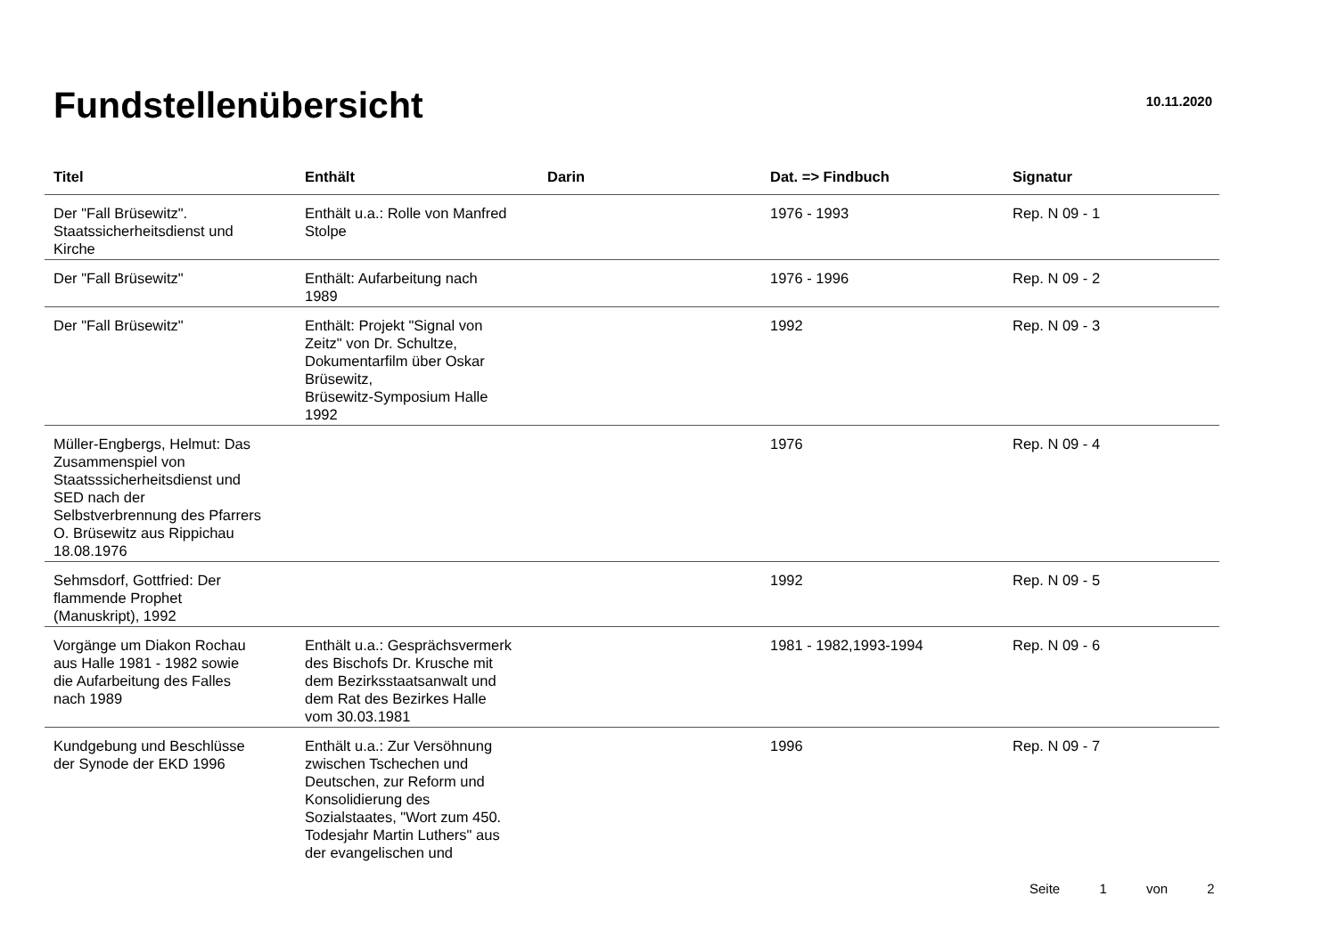Fundstellenübersicht
10.11.2020
| Titel | Enthält | Darin | Dat. => Findbuch | Signatur |
| --- | --- | --- | --- | --- |
| Der "Fall Brüsewitz". Staatssicherheitsdienst und Kirche | Enthält u.a.: Rolle von Manfred Stolpe | | 1976 - 1993 | Rep. N 09 - 1 |
| Der "Fall Brüsewitz" | Enthält: Aufarbeitung nach 1989 | | 1976 - 1996 | Rep. N 09 - 2 |
| Der "Fall Brüsewitz" | Enthält: Projekt "Signal von Zeitz" von Dr. Schultze, Dokumentarfilm über Oskar Brüsewitz, Brüsewitz-Symposium Halle 1992 | | 1992 | Rep. N 09 - 3 |
| Müller-Engbergs, Helmut: Das Zusammenspiel von Staatsssicherheitsdienst und SED nach der Selbstverbrennung des Pfarrers O. Brüsewitz aus Rippichau 18.08.1976 | | | 1976 | Rep. N 09 - 4 |
| Sehmsdorf, Gottfried: Der flammende Prophet (Manuskript), 1992 | | | 1992 | Rep. N 09 - 5 |
| Vorgänge um Diakon Rochau aus Halle 1981 - 1982 sowie die Aufarbeitung des Falles nach 1989 | Enthält u.a.: Gesprächsvermerk des Bischofs Dr. Krusche mit dem Bezirksstaatsanwalt und dem Rat des Bezirkes Halle vom 30.03.1981 | | 1981 - 1982,1993-1994 | Rep. N 09 - 6 |
| Kundgebung und Beschlüsse der Synode der EKD 1996 | Enthält u.a.: Zur Versöhnung zwischen Tschechen und Deutschen, zur Reform und Konsolidierung des Sozialstaates, "Wort zum 450. Todesjahr Martin Luthers" aus der evangelischen und | | 1996 | Rep. N 09 - 7 |
Seite 1 von 2